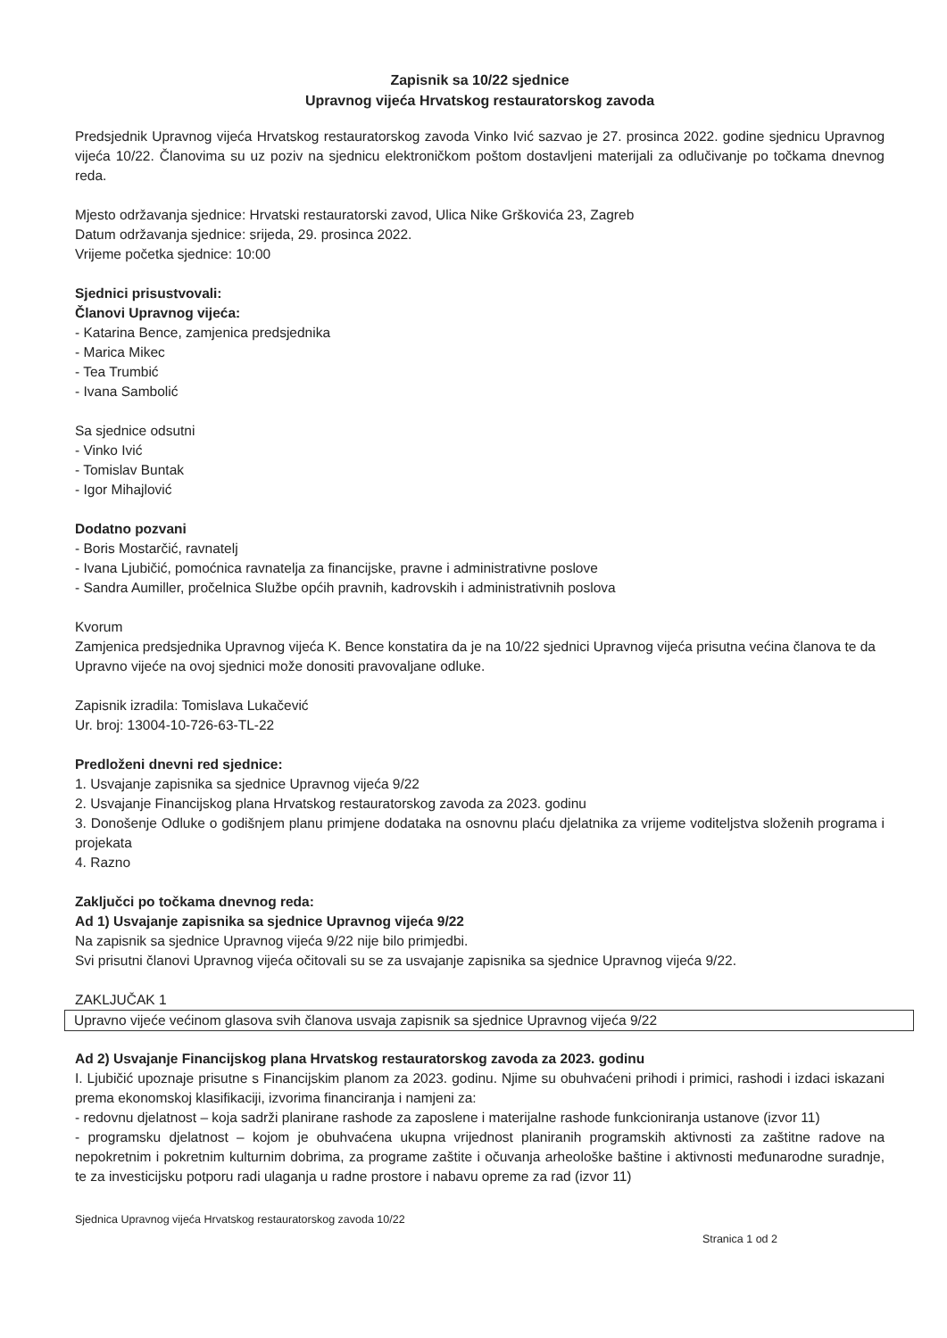Zapisnik sa 10/22 sjednice
Upravnog vijeća Hrvatskog restauratorskog zavoda
Predsjednik Upravnog vijeća Hrvatskog restauratorskog zavoda Vinko Ivić sazvao je 27. prosinca 2022. godine sjednicu Upravnog vijeća 10/22. Članovima su uz poziv na sjednicu elektroničkom poštom dostavljeni materijali za odlučivanje po točkama dnevnog reda.
Mjesto održavanja sjednice: Hrvatski restauratorski zavod, Ulica Nike Grškovića 23, Zagreb
Datum održavanja sjednice: srijeda, 29. prosinca 2022.
Vrijeme početka sjednice: 10:00
Sjednici prisustvovali:
Članovi Upravnog vijeća:
- Katarina Bence, zamjenica predsjednika
- Marica Mikec
- Tea Trumbić
- Ivana Sambolić
Sa sjednice odsutni
- Vinko Ivić
- Tomislav Buntak
- Igor Mihajlović
Dodatno pozvani
- Boris Mostarčić, ravnatelj
- Ivana Ljubičić, pomoćnica ravnatelja za financijske, pravne i administrativne poslove
- Sandra Aumiller, pročelnica Službe općih pravnih, kadrovskih i administrativnih poslova
Kvorum
Zamjenica predsjednika Upravnog vijeća K. Bence konstatira da je na 10/22 sjednici Upravnog vijeća prisutna većina članova te da Upravno vijeće na ovoj sjednici može donositi pravovaljane odluke.
Zapisnik izradila: Tomislava Lukačević
Ur. broj: 13004-10-726-63-TL-22
Predloženi dnevni red sjednice:
1. Usvajanje zapisnika sa sjednice Upravnog vijeća 9/22
2. Usvajanje Financijskog plana Hrvatskog restauratorskog zavoda za 2023. godinu
3. Donošenje Odluke o godišnjem planu primjene dodataka na osnovnu plaću djelatnika za vrijeme voditeljstva složenih programa i projekata
4. Razno
Zaključci po točkama dnevnog reda:
Ad 1) Usvajanje zapisnika sa sjednice Upravnog vijeća 9/22
Na zapisnik sa sjednice Upravnog vijeća 9/22 nije bilo primjedbi.
Svi prisutni članovi Upravnog vijeća očitovali su se za usvajanje zapisnika sa sjednice Upravnog vijeća 9/22.
ZAKLJUČAK 1
Upravno vijeće većinom glasova svih članova usvaja zapisnik sa sjednice Upravnog vijeća 9/22
Ad 2) Usvajanje Financijskog plana Hrvatskog restauratorskog zavoda za 2023. godinu
I. Ljubičić upoznaje prisutne s Financijskim planom za 2023. godinu. Njime su obuhvaćeni prihodi i primici, rashodi i izdaci iskazani prema ekonomskoj klasifikaciji, izvorima financiranja i namjeni za:
- redovnu djelatnost – koja sadrži planirane rashode za zaposlene i materijalne rashode funkcioniranja ustanove (izvor 11)
- programsku djelatnost – kojom je obuhvaćena ukupna vrijednost planiranih programskih aktivnosti za zaštitne radove na nepokretnim i pokretnim kulturnim dobrima, za programe zaštite i očuvanja arheološke baštine i aktivnosti međunarodne suradnje, te za investicijsku potporu radi ulaganja u radne prostore i nabavu opreme za rad (izvor 11)
Sjednica Upravnog vijeća Hrvatskog restauratorskog zavoda 10/22
Stranica 1 od 2